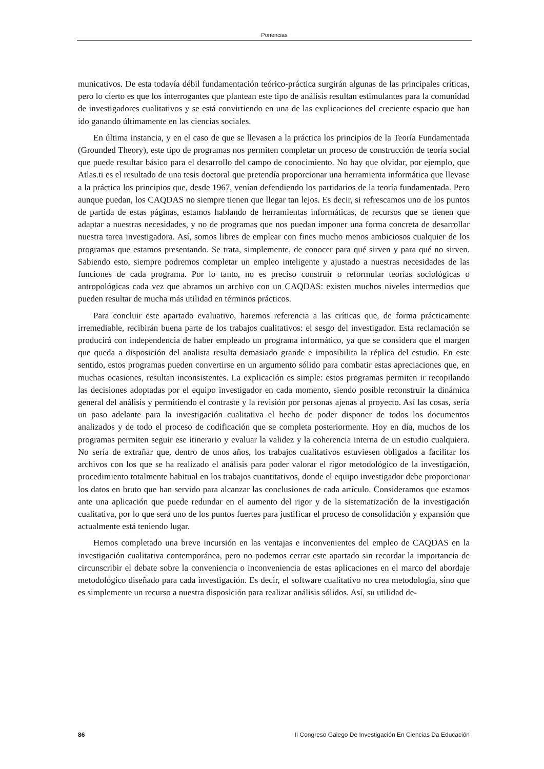Ponencias
municativos. De esta todavía débil fundamentación teórico-práctica surgirán algunas de las principales críticas, pero lo cierto es que los interrogantes que plantean este tipo de análisis resultan estimulantes para la comunidad de investigadores cualitativos y se está convirtiendo en una de las explicaciones del creciente espacio que han ido ganando últimamente en las ciencias sociales.
En última instancia, y en el caso de que se llevasen a la práctica los principios de la Teoría Fundamentada (Grounded Theory), este tipo de programas nos permiten completar un proceso de construcción de teoría social que puede resultar básico para el desarrollo del campo de conocimiento. No hay que olvidar, por ejemplo, que Atlas.ti es el resultado de una tesis doctoral que pretendía proporcionar una herramienta informática que llevase a la práctica los principios que, desde 1967, venían defendiendo los partidarios de la teoría fundamentada. Pero aunque puedan, los CAQDAS no siempre tienen que llegar tan lejos. Es decir, si refrescamos uno de los puntos de partida de estas páginas, estamos hablando de herramientas informáticas, de recursos que se tienen que adaptar a nuestras necesidades, y no de programas que nos puedan imponer una forma concreta de desarrollar nuestra tarea investigadora. Así, somos libres de emplear con fines mucho menos ambiciosos cualquier de los programas que estamos presentando. Se trata, simplemente, de conocer para qué sirven y para qué no sirven. Sabiendo esto, siempre podremos completar un empleo inteligente y ajustado a nuestras necesidades de las funciones de cada programa. Por lo tanto, no es preciso construir o reformular teorías sociológicas o antropológicas cada vez que abramos un archivo con un CAQDAS: existen muchos niveles intermedios que pueden resultar de mucha más utilidad en términos prácticos.
Para concluir este apartado evaluativo, haremos referencia a las críticas que, de forma prácticamente irremediable, recibirán buena parte de los trabajos cualitativos: el sesgo del investigador. Esta reclamación se producirá con independencia de haber empleado un programa informático, ya que se considera que el margen que queda a disposición del analista resulta demasiado grande e imposibilita la réplica del estudio. En este sentido, estos programas pueden convertirse en un argumento sólido para combatir estas apreciaciones que, en muchas ocasiones, resultan inconsistentes. La explicación es simple: estos programas permiten ir recopilando las decisiones adoptadas por el equipo investigador en cada momento, siendo posible reconstruir la dinámica general del análisis y permitiendo el contraste y la revisión por personas ajenas al proyecto. Así las cosas, sería un paso adelante para la investigación cualitativa el hecho de poder disponer de todos los documentos analizados y de todo el proceso de codificación que se completa posteriormente. Hoy en día, muchos de los programas permiten seguir ese itinerario y evaluar la validez y la coherencia interna de un estudio cualquiera. No sería de extrañar que, dentro de unos años, los trabajos cualitativos estuviesen obligados a facilitar los archivos con los que se ha realizado el análisis para poder valorar el rigor metodológico de la investigación, procedimiento totalmente habitual en los trabajos cuantitativos, donde el equipo investigador debe proporcionar los datos en bruto que han servido para alcanzar las conclusiones de cada artículo. Consideramos que estamos ante una aplicación que puede redundar en el aumento del rigor y de la sistematización de la investigación cualitativa, por lo que será uno de los puntos fuertes para justificar el proceso de consolidación y expansión que actualmente está teniendo lugar.
Hemos completado una breve incursión en las ventajas e inconvenientes del empleo de CAQDAS en la investigación cualitativa contemporánea, pero no podemos cerrar este apartado sin recordar la importancia de circunscribir el debate sobre la conveniencia o inconveniencia de estas aplicaciones en el marco del abordaje metodológico diseñado para cada investigación. Es decir, el software cualitativo no crea metodología, sino que es simplemente un recurso a nuestra disposición para realizar análisis sólidos. Así, su utilidad de-
86 II Congreso Galego De Investigación En Ciencias Da Educación